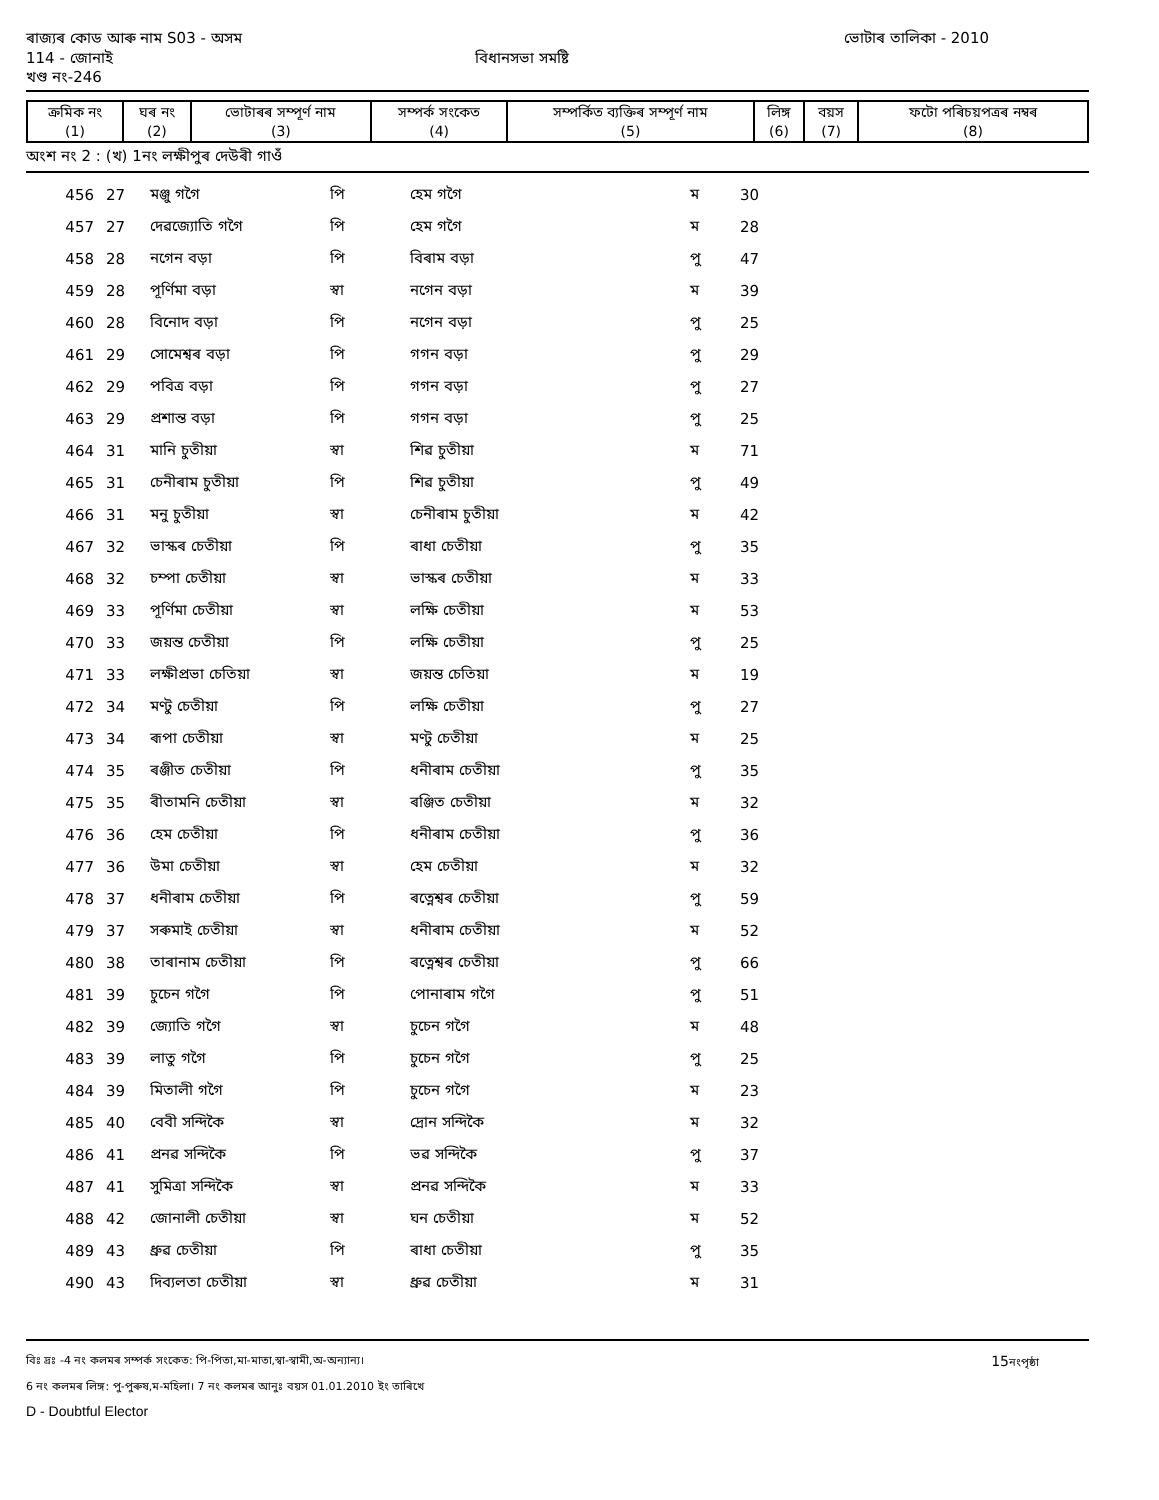ৰাজ্যৰ কোড আৰু নাম S03 - অসম ভোটাৰ তালিকা - 2010
114 - জোনাই বিধানসভা সমষ্টি
খণ্ড নং-246
| ক্ৰমিক নং (1) | ঘৰ নং (2) | ভোটাৰৰ সম্পূৰ্ণ নাম (3) | সম্পৰ্ক সংকেত (4) | সম্পৰ্কিত ব্যক্তিৰ সম্পূৰ্ণ নাম (5) | লিঙ্গ (6) | বয়স (7) | ফটো পৰিচয়পত্ৰৰ নম্বৰ (8) |
| --- | --- | --- | --- | --- | --- | --- | --- |
অংশ নং 2 : (খ) 1নং লক্ষীপুৰ দেউৰী গাওঁ
| 456 | 27 | মঞ্জু গগৈ | পি | হেম গগৈ | ম | 30 | |
| 457 | 27 | দেৱজ্যোতি গগৈ | পি | হেম গগৈ | ম | 28 | |
| 458 | 28 | নগেন বড়া | পি | বিৰাম বড়া | পু | 47 | |
| 459 | 28 | পূৰ্ণিমা বড়া | স্বা | নগেন বড়া | ম | 39 | |
| 460 | 28 | বিনোদ বড়া | পি | নগেন বড়া | পু | 25 | |
| 461 | 29 | সোমেশ্বৰ বড়া | পি | গগন বড়া | পু | 29 | |
| 462 | 29 | পবিত্ৰ বড়া | পি | গগন বড়া | পু | 27 | |
| 463 | 29 | প্ৰশান্ত বড়া | পি | গগন বড়া | পু | 25 | |
| 464 | 31 | মানি চুতীয়া | স্বা | শিৱ চুতীয়া | ম | 71 | |
| 465 | 31 | চেনীৰাম চুতীয়া | পি | শিৱ চুতীয়া | পু | 49 | |
| 466 | 31 | মনু চুতীয়া | স্বা | চেনীৰাম চুতীয়া | ম | 42 | |
| 467 | 32 | ভাস্কৰ চেতীয়া | পি | ৰাধা চেতীয়া | পু | 35 | |
| 468 | 32 | চম্পা চেতীয়া | স্বা | ভাস্কৰ চেতীয়া | ম | 33 | |
| 469 | 33 | পূৰ্ণিমা চেতীয়া | স্বা | লক্ষি চেতীয়া | ম | 53 | |
| 470 | 33 | জয়ন্ত চেতীয়া | পি | লক্ষি চেতীয়া | পু | 25 | |
| 471 | 33 | লক্ষীপ্ৰভা চেতিয়া | স্বা | জয়ন্ত চেতিয়া | ম | 19 | |
| 472 | 34 | মণ্টু চেতীয়া | পি | লক্ষি চেতীয়া | পু | 27 | |
| 473 | 34 | ৰূপা চেতীয়া | স্বা | মণ্টু চেতীয়া | ম | 25 | |
| 474 | 35 | ৰঞ্জীত চেতীয়া | পি | ধনীৰাম চেতীয়া | পু | 35 | |
| 475 | 35 | ৰীতামনি চেতীয়া | স্বা | ৰঞ্জিত চেতীয়া | ম | 32 | |
| 476 | 36 | হেম চেতীয়া | পি | ধনীৰাম চেতীয়া | পু | 36 | |
| 477 | 36 | উমা চেতীয়া | স্বা | হেম চেতীয়া | ম | 32 | |
| 478 | 37 | ধনীৰাম চেতীয়া | পি | ৰত্নেশ্বৰ চেতীয়া | পু | 59 | |
| 479 | 37 | সৰুমাই চেতীয়া | স্বা | ধনীৰাম চেতীয়া | ম | 52 | |
| 480 | 38 | তাৰানাম চেতীয়া | পি | ৰত্নেশ্বৰ চেতীয়া | পু | 66 | |
| 481 | 39 | চুচেন গগৈ | পি | পোনাৰাম গগৈ | পু | 51 | |
| 482 | 39 | জ্যোতি গগৈ | স্বা | চুচেন গগৈ | ম | 48 | |
| 483 | 39 | লাতু গগৈ | পি | চুচেন গগৈ | পু | 25 | |
| 484 | 39 | মিতালী গগৈ | পি | চুচেন গগৈ | ম | 23 | |
| 485 | 40 | বেবী সন্দিকৈ | স্বা | দ্ৰোন সন্দিকৈ | ম | 32 | |
| 486 | 41 | প্ৰনৱ সন্দিকৈ | পি | ভৱ সন্দিকৈ | পু | 37 | |
| 487 | 41 | সুমিত্ৰা সন্দিকৈ | স্বা | প্ৰনৱ সন্দিকৈ | ম | 33 | |
| 488 | 42 | জোনালী চেতীয়া | স্বা | ঘন চেতীয়া | ম | 52 | |
| 489 | 43 | ধ্ৰুৱ চেতীয়া | পি | ৰাধা চেতীয়া | পু | 35 | |
| 490 | 43 | দিব্যলতা চেতীয়া | স্বা | ধ্ৰুৱ চেতীয়া | ম | 31 | |
বিঃ দ্ৰঃ -4 নং কলমৰ সম্পৰ্ক সংকেত: পি-পিতা,মা-মাতা,স্বা-স্বামী,অ-অন্যান্য। 15নংপৃষ্ঠা
6 নং কলমৰ লিঙ্গ: পু-পুৰুষ,ম-মহিলা। 7 নং কলমৰ আনুঃ বয়স 01.01.2010 ইং তাৰিখে
D - Doubtful Elector